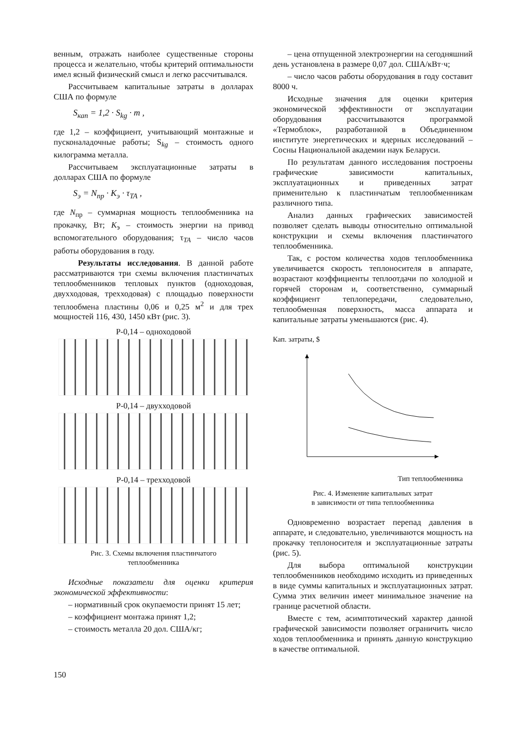венным, отражать наиболее существенные стороны процесса и желательно, чтобы критерий оптимальности имел ясный физический смысл и легко рассчитывался.
Рассчитываем капитальные затраты в долларах США по формуле
S<sub>кап</sub> = 1,2 · S<sub>kg</sub> · m ,
где 1,2 – коэффициент, учитывающий монтажные и пусконаладочные работы; S<sub>kg</sub> – стоимость одного килограмма металла.
Рассчитываем эксплуатационные затраты в долларах США по формуле
S<sub>э</sub> = N<sub>пр</sub> · K<sub>э</sub> · τ<sub>TA</sub> ,
где N<sub>пр</sub> – суммарная мощность теплообменника на прокачку, Вт; K<sub>э</sub> – стоимость энергии на привод вспомогательного оборудования; τ<sub>TA</sub> – число часов работы оборудования в году.
Результаты исследования. В данной работе рассматриваются три схемы включения пластинчатых теплообменников тепловых пунктов (одноходовая, двухходовая, трехходовая) с площадью поверхности теплообмена пластины 0,06 и 0,25 м<sup>2</sup> и для трех мощностей 116, 430, 1450 кВт (рис. 3).
Р-0,14 – одноходовой
Р-0,14 – двухходовой
Р-0,14 – трехходовой
Рис. 3. Схемы включения пластинчатого
теплообменника
Исходные показатели для оценки критерия экономической эффективности:
– нормативный срок окупаемости принят 15 лет;
– коэффициент монтажа принят 1,2;
– стоимость металла 20 дол. США/кг;
– цена отпущенной электроэнергии на сегодняшний день установлена в размере 0,07 дол. США/кВт·ч;
– число часов работы оборудования в году составит 8000 ч.
Исходные значения для оценки критерия экономической эффективности от эксплуатации оборудования рассчитываются программой «Термоблок», разработанной в Объединенном институте энергетических и ядерных исследований – Сосны Национальной академии наук Беларуси.
По результатам данного исследования построены графические зависимости капитальных, эксплуатационных и приведенных затрат применительно к пластинчатым теплообменникам различного типа.
Анализ данных графических зависимостей позволяет сделать выводы относительно оптимальной конструкции и схемы включения пластинчатого теплообменника.
Так, с ростом количества ходов теплообменника увеличивается скорость теплоносителя в аппарате, возрастают коэффициенты теплоотдачи по холодной и горячей сторонам и, соответственно, суммарный коэффициент теплопередачи, следовательно, теплообменная поверхность, масса аппарата и капитальные затраты уменьшаются (рис. 4).
Кап. затраты, $
Тип теплообменника
Рис. 4. Изменение капитальных затрат
в зависимости от типа теплообменника
Одновременно возрастает перепад давления в аппарате, и следовательно, увеличиваются мощность на прокачку теплоносителя и эксплуатационные затраты (рис. 5).
Для выбора оптимальной конструкции теплообменников необходимо исходить из приведенных в виде суммы капитальных и эксплуатационных затрат. Сумма этих величин имеет минимальное значение на границе расчетной области.
Вместе с тем, асимптотический характер данной графической зависимости позволяет ограничить число ходов теплообменника и принять данную конструкцию в качестве оптимальной.
150